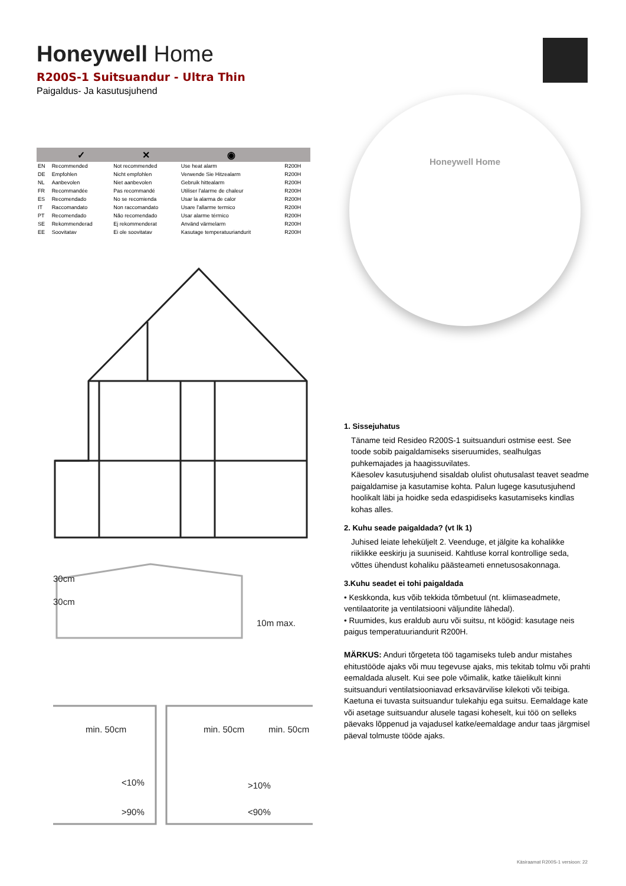Honeywell Home
R200S-1 Suitsuandur - Ultra Thin
Paigaldus- Ja kasutusjuhend
| | ✓ | ✕ | ◉ | |
| --- | --- | --- | --- | --- |
| EN | Recommended | Not recommended | Use heat alarm | R200H |
| DE | Empfohlen | Nicht empfohlen | Verwende Sie Hitzealarm | R200H |
| NL | Aanbevolen | Niet aanbevolen | Gebruik hittealarm | R200H |
| FR | Recommandée | Pas recommandé | Utiliser l'alarme de chaleur | R200H |
| ES | Recomendado | No se recomienda | Usar la alarma de calor | R200H |
| IT | Raccomandato | Non raccomandato | Usare l'allarme termico | R200H |
| PT | Recomendado | Não recomendado | Usar alarme térmico | R200H |
| SE | Rekommenderad | Ej rekommenderat | Använd värmelarm | R200H |
| EE | Soovitatav | Ei ole soovitatav | Kasutage temperatuuriandurit | R200H |
Honeywell Home
30cm
30cm
10m max.
min. 50cm
min. 50cm
min. 50cm
<10%
>90%
>10%
<90%
1. Sissejuhatus
Täname teid Resideo R200S-1 suitsuanduri ostmise eest. See toode sobib paigaldamiseks siseruumides, sealhulgas puhkemajades ja haagissuvilates.
Käesolev kasutusjuhend sisaldab olulist ohutusalast teavet seadme paigaldamise ja kasutamise kohta. Palun lugege kasutusjuhend hoolikalt läbi ja hoidke seda edaspidiseks kasutamiseks kindlas kohas alles.
2. Kuhu seade paigaldada? (vt lk 1)
Juhised leiate leheküljelt 2. Veenduge, et jälgite ka kohalikke riiklikke eeskirju ja suuniseid. Kahtluse korral kontrollige seda, võttes ühendust kohaliku päästeameti ennetusosakonnaga.
3.Kuhu seadet ei tohi paigaldada
• Keskkonda, kus võib tekkida tõmbetuul (nt. kliimaseadmete, ventilaatorite ja ventilatsiooni väljundite lähedal).
• Ruumides, kus eraldub auru või suitsu, nt köögid: kasutage neis paigus temperatuuriandurit R200H.
MÄRKUS: Anduri tõrgeteta töö tagamiseks tuleb andur mistahes ehitustööde ajaks või muu tegevuse ajaks, mis tekitab tolmu või prahti eemaldada aluselt. Kui see pole võimalik, katke täielikult kinni suitsuanduri ventilatsiooniavad erksavärvilise kilekoti või teibiga. Kaetuna ei tuvasta suitsuandur tulekahju ega suitsu. Eemaldage kate või asetage suitsuandur alusele tagasi koheselt, kui töö on selleks päevaks lõppenud ja vajadusel katke/eemaldage andur taas järgmisel päeval tolmuste tööde ajaks.
Käsiraamat R200S-1 versioon: 22